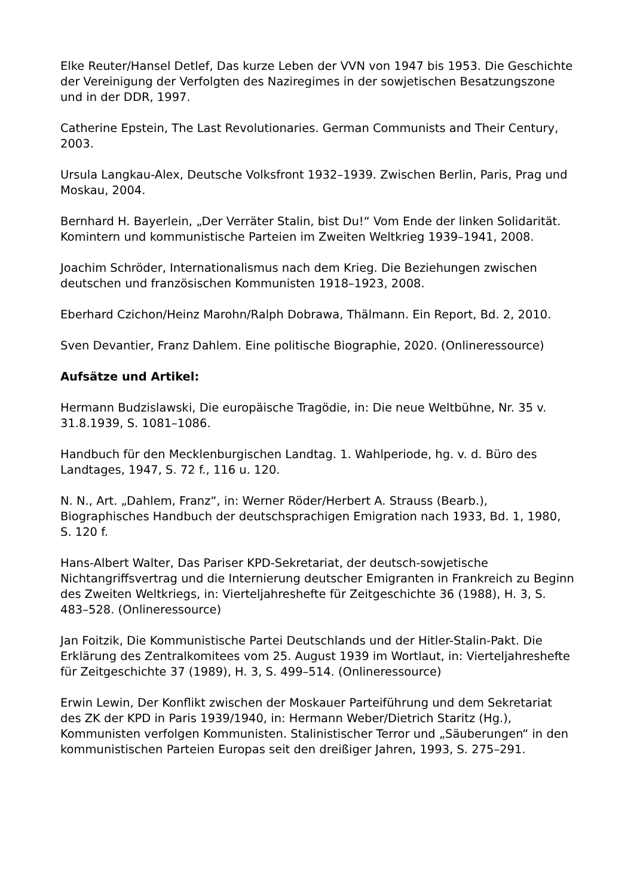Elke Reuter/Hansel Detlef, Das kurze Leben der VVN von 1947 bis 1953. Die Geschichte der Vereinigung der Verfolgten des Naziregimes in der sowjetischen Besatzungszone und in der DDR, 1997.
Catherine Epstein, The Last Revolutionaries. German Communists and Their Century, 2003.
Ursula Langkau-Alex, Deutsche Volksfront 1932–1939. Zwischen Berlin, Paris, Prag und Moskau, 2004.
Bernhard H. Bayerlein, „Der Verräter Stalin, bist Du!“ Vom Ende der linken Solidarität. Komintern und kommunistische Parteien im Zweiten Weltkrieg 1939–1941, 2008.
Joachim Schröder, Internationalismus nach dem Krieg. Die Beziehungen zwischen deutschen und französischen Kommunisten 1918–1923, 2008.
Eberhard Czichon/Heinz Marohn/Ralph Dobrawa, Thälmann. Ein Report, Bd. 2, 2010.
Sven Devantier, Franz Dahlem. Eine politische Biographie, 2020. (Onlineressource)
Aufsätze und Artikel:
Hermann Budzislawski, Die europäische Tragödie, in: Die neue Weltbühne, Nr. 35 v. 31.8.1939, S. 1081–1086.
Handbuch für den Mecklenburgischen Landtag. 1. Wahlperiode, hg. v. d. Büro des Landtages, 1947, S. 72 f., 116 u. 120.
N. N., Art. „Dahlem, Franz“, in: Werner Röder/Herbert A. Strauss (Bearb.), Biographisches Handbuch der deutschsprachigen Emigration nach 1933, Bd. 1, 1980, S. 120 f.
Hans-Albert Walter, Das Pariser KPD-Sekretariat, der deutsch-sowjetische Nichtangriffsvertrag und die Internierung deutscher Emigranten in Frankreich zu Beginn des Zweiten Weltkriegs, in: Vierteljahreshefte für Zeitgeschichte 36 (1988), H. 3, S. 483–528. (Onlineressource)
Jan Foitzik, Die Kommunistische Partei Deutschlands und der Hitler-Stalin-Pakt. Die Erklärung des Zentralkomitees vom 25. August 1939 im Wortlaut, in: Vierteljahreshefte für Zeitgeschichte 37 (1989), H. 3, S. 499–514. (Onlineressource)
Erwin Lewin, Der Konflikt zwischen der Moskauer Parteiführung und dem Sekretariat des ZK der KPD in Paris 1939/1940, in: Hermann Weber/Dietrich Staritz (Hg.), Kommunisten verfolgen Kommunisten. Stalinistischer Terror und „Säuberungen“ in den kommunistischen Parteien Europas seit den dreißiger Jahren, 1993, S. 275–291.